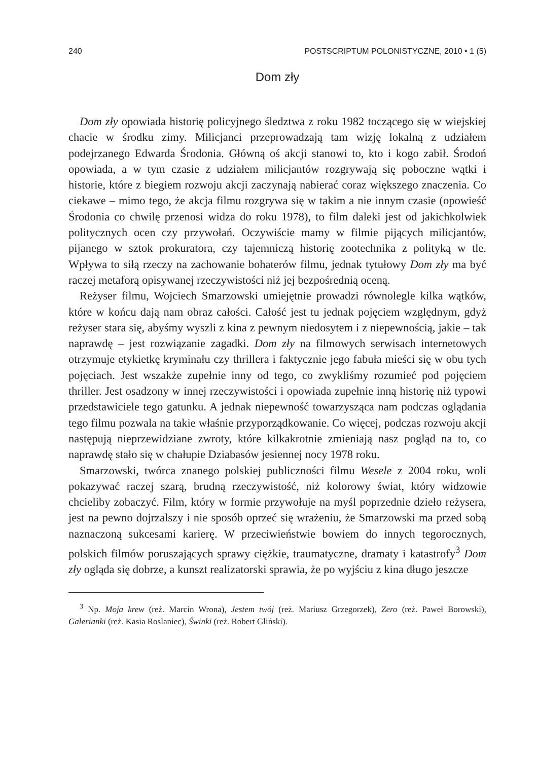240 POSTSCRIPTUM POLONISTYCZNE, 2010 • 1 (5)
Dom zły
Dom zły opowiada historię policyjnego śledztwa z roku 1982 toczącego się w wiejskiej chacie w środku zimy. Milicjanci przeprowadzają tam wizję lokalną z udziałem podejrzanego Edwarda Środonia. Główną oś akcji stanowi to, kto i kogo zabił. Środoń opowiada, a w tym czasie z udziałem milicjantów rozgrywają się poboczne wątki i historie, które z biegiem rozwoju akcji zaczynają nabierać coraz większego znaczenia. Co ciekawe – mimo tego, że akcja filmu rozgrywa się w takim a nie innym czasie (opowieść Środonia co chwilę przenosi widza do roku 1978), to film daleki jest od jakichkolwiek politycznych ocen czy przywołań. Oczywiście mamy w filmie pijących milicjantów, pijanego w sztok prokuratora, czy tajemniczą historię zootechnika z polityką w tle. Wpływa to siłą rzeczy na zachowanie bohaterów filmu, jednak tytułowy Dom zły ma być raczej metaforą opisywanej rzeczywistości niż jej bezpośrednią oceną.
Reżyser filmu, Wojciech Smarzowski umiejętnie prowadzi równolegle kilka wątków, które w końcu dają nam obraz całości. Całość jest tu jednak pojęciem względnym, gdyż reżyser stara się, abyśmy wyszli z kina z pewnym niedosytem i z niepewnością, jakie – tak naprawdę – jest rozwiązanie zagadki. Dom zły na filmowych serwisach internetowych otrzymuje etykietkę kryminału czy thrillera i faktycznie jego fabuła mieści się w obu tych pojęciach. Jest wszakże zupełnie inny od tego, co zwykliśmy rozumieć pod pojęciem thriller. Jest osadzony w innej rzeczywistości i opowiada zupełnie inną historię niż typowi przedstawiciele tego gatunku. A jednak niepewność towarzysząca nam podczas oglądania tego filmu pozwala na takie właśnie przyporządkowanie. Co więcej, podczas rozwoju akcji następują nieprzewidziane zwroty, które kilkakrotnie zmieniają nasz pogląd na to, co naprawdę stało się w chałupie Dziabasów jesiennej nocy 1978 roku.
Smarzowski, twórca znanego polskiej publiczności filmu Wesele z 2004 roku, woli pokazywać raczej szarą, brudną rzeczywistość, niż kolorowy świat, który widzowie chcieliby zobaczyć. Film, który w formie przywołuje na myśl poprzednie dzieło reżysera, jest na pewno dojrzalszy i nie sposób oprzeć się wrażeniu, że Smarzowski ma przed sobą naznaczoną sukcesami karierę. W przeciwieństwie bowiem do innych tegorocznych, polskich filmów poruszających sprawy ciężkie, traumatyczne, dramaty i katastrofy<sup>3</sup> Dom zły ogląda się dobrze, a kunszt realizatorski sprawia, że po wyjściu z kina długo jeszcze
<sup>3</sup> Np. Moja krew (reż. Marcin Wrona), Jestem twój (reż. Mariusz Grzegorzek), Zero (reż. Paweł Borowski), Galerianki (reż. Kasia Roslaniec), Świnki (reż. Robert Gliński).